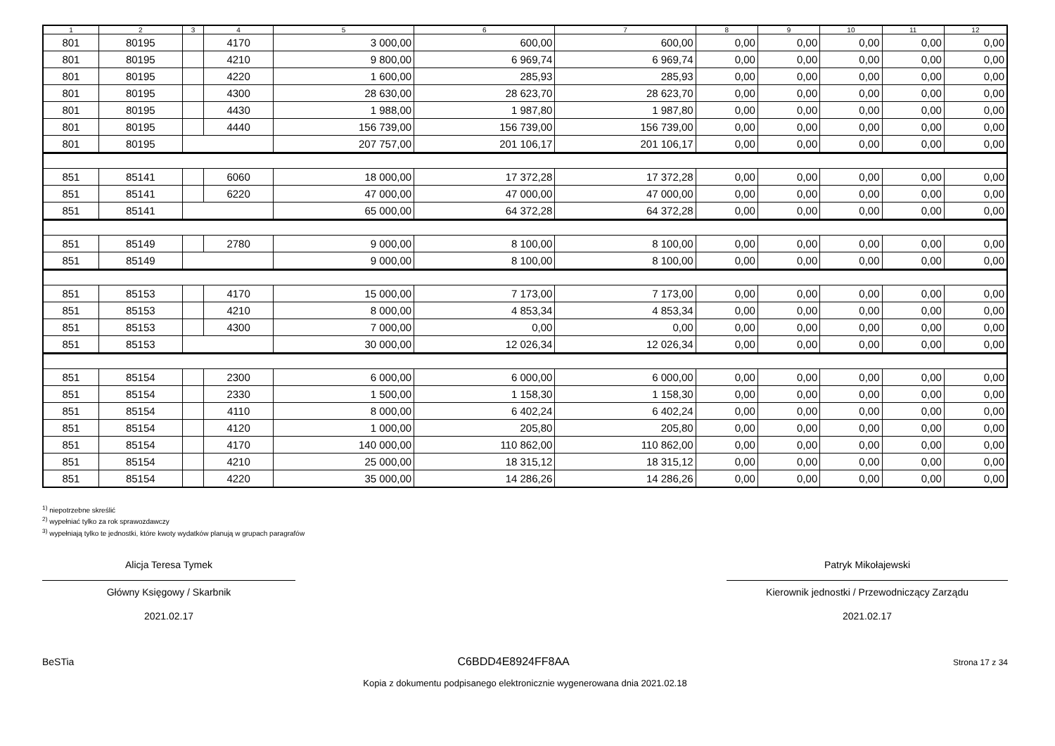| 1 | 2 | 3 | 4 | 5 | 6 | 7 | 8 | 9 | 10 | 11 | 12 |
| --- | --- | --- | --- | --- | --- | --- | --- | --- | --- | --- | --- |
| 801 | 80195 | | 4170 | 3 000,00 | 600,00 | 600,00 | 0,00 | 0,00 | 0,00 | 0,00 | 0,00 |
| 801 | 80195 | | 4210 | 9 800,00 | 6 969,74 | 6 969,74 | 0,00 | 0,00 | 0,00 | 0,00 | 0,00 |
| 801 | 80195 | | 4220 | 1 600,00 | 285,93 | 285,93 | 0,00 | 0,00 | 0,00 | 0,00 | 0,00 |
| 801 | 80195 | | 4300 | 28 630,00 | 28 623,70 | 28 623,70 | 0,00 | 0,00 | 0,00 | 0,00 | 0,00 |
| 801 | 80195 | | 4430 | 1 988,00 | 1 987,80 | 1 987,80 | 0,00 | 0,00 | 0,00 | 0,00 | 0,00 |
| 801 | 80195 | | 4440 | 156 739,00 | 156 739,00 | 156 739,00 | 0,00 | 0,00 | 0,00 | 0,00 | 0,00 |
| 801 | 80195 | | | 207 757,00 | 201 106,17 | 201 106,17 | 0,00 | 0,00 | 0,00 | 0,00 | 0,00 |
| 851 | 85141 | | 6060 | 18 000,00 | 17 372,28 | 17 372,28 | 0,00 | 0,00 | 0,00 | 0,00 | 0,00 |
| 851 | 85141 | | 6220 | 47 000,00 | 47 000,00 | 47 000,00 | 0,00 | 0,00 | 0,00 | 0,00 | 0,00 |
| 851 | 85141 | | | 65 000,00 | 64 372,28 | 64 372,28 | 0,00 | 0,00 | 0,00 | 0,00 | 0,00 |
| 851 | 85149 | | 2780 | 9 000,00 | 8 100,00 | 8 100,00 | 0,00 | 0,00 | 0,00 | 0,00 | 0,00 |
| 851 | 85149 | | | 9 000,00 | 8 100,00 | 8 100,00 | 0,00 | 0,00 | 0,00 | 0,00 | 0,00 |
| 851 | 85153 | | 4170 | 15 000,00 | 7 173,00 | 7 173,00 | 0,00 | 0,00 | 0,00 | 0,00 | 0,00 |
| 851 | 85153 | | 4210 | 8 000,00 | 4 853,34 | 4 853,34 | 0,00 | 0,00 | 0,00 | 0,00 | 0,00 |
| 851 | 85153 | | 4300 | 7 000,00 | 0,00 | 0,00 | 0,00 | 0,00 | 0,00 | 0,00 | 0,00 |
| 851 | 85153 | | | 30 000,00 | 12 026,34 | 12 026,34 | 0,00 | 0,00 | 0,00 | 0,00 | 0,00 |
| 851 | 85154 | | 2300 | 6 000,00 | 6 000,00 | 6 000,00 | 0,00 | 0,00 | 0,00 | 0,00 | 0,00 |
| 851 | 85154 | | 2330 | 1 500,00 | 1 158,30 | 1 158,30 | 0,00 | 0,00 | 0,00 | 0,00 | 0,00 |
| 851 | 85154 | | 4110 | 8 000,00 | 6 402,24 | 6 402,24 | 0,00 | 0,00 | 0,00 | 0,00 | 0,00 |
| 851 | 85154 | | 4120 | 1 000,00 | 205,80 | 205,80 | 0,00 | 0,00 | 0,00 | 0,00 | 0,00 |
| 851 | 85154 | | 4170 | 140 000,00 | 110 862,00 | 110 862,00 | 0,00 | 0,00 | 0,00 | 0,00 | 0,00 |
| 851 | 85154 | | 4210 | 25 000,00 | 18 315,12 | 18 315,12 | 0,00 | 0,00 | 0,00 | 0,00 | 0,00 |
| 851 | 85154 | | 4220 | 35 000,00 | 14 286,26 | 14 286,26 | 0,00 | 0,00 | 0,00 | 0,00 | 0,00 |
<sup>1)</sup> niepotrzebne skreślić
<sup>2)</sup> wypełniać tylko za rok sprawozdawczy
<sup>3)</sup> wypełniają tylko te jednostki, które kwoty wydatków planują w grupach paragrafów
Alicja Teresa Tymek
Główny Księgowy / Skarbnik
2021.02.17
Patryk Mikołajewski
Kierownik jednostki / Przewodniczący Zarządu
2021.02.17
BeSTia C6BDD4E8924FF8AA Strona 17 z 34
Kopia z dokumentu podpisanego elektronicznie wygenerowana dnia 2021.02.18